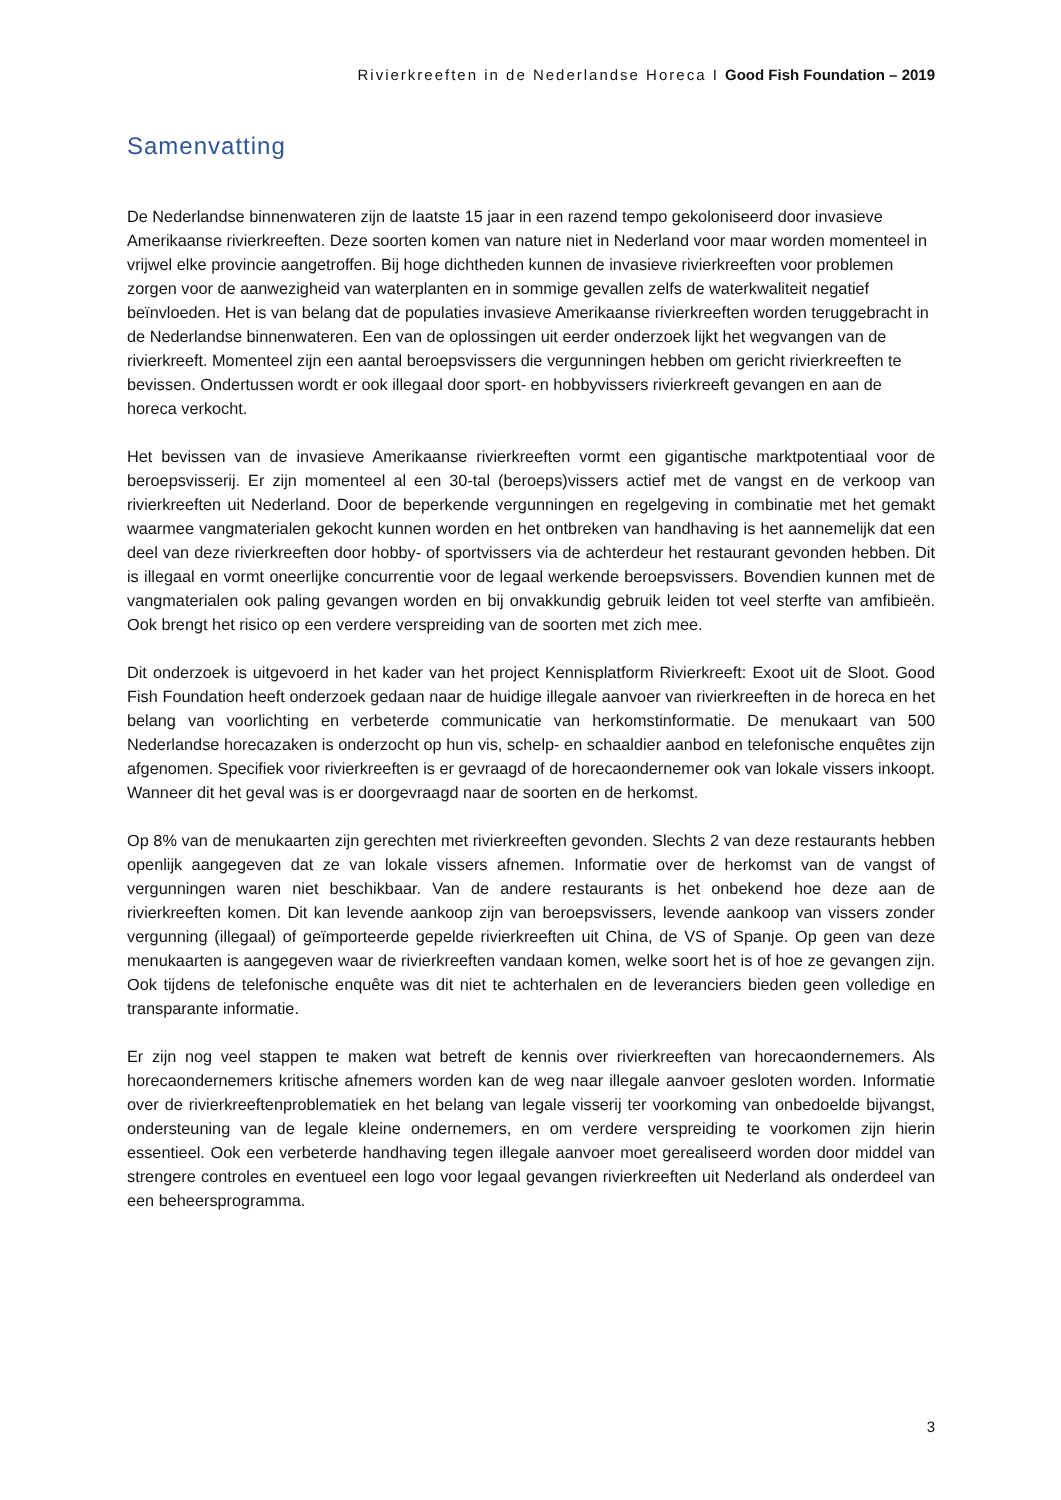Rivierkreeften in de Nederlandse Horeca I Good Fish Foundation – 2019
Samenvatting
De Nederlandse binnenwateren zijn de laatste 15 jaar in een razend tempo gekoloniseerd door invasieve Amerikaanse rivierkreeften. Deze soorten komen van nature niet in Nederland voor maar worden momenteel in vrijwel elke provincie aangetroffen. Bij hoge dichtheden kunnen de invasieve rivierkreeften voor problemen zorgen voor de aanwezigheid van waterplanten en in sommige gevallen zelfs de waterkwaliteit negatief beïnvloeden. Het is van belang dat de populaties invasieve Amerikaanse rivierkreeften worden teruggebracht in de Nederlandse binnenwateren. Een van de oplossingen uit eerder onderzoek lijkt het wegvangen van de rivierkreeft. Momenteel zijn een aantal beroepsvissers die vergunningen hebben om gericht rivierkreeften te bevissen. Ondertussen wordt er ook illegaal door sport- en hobbyvissers rivierkreeft gevangen en aan de horeca verkocht.
Het bevissen van de invasieve Amerikaanse rivierkreeften vormt een gigantische marktpotentiaal voor de beroepsvisserij. Er zijn momenteel al een 30-tal (beroeps)vissers actief met de vangst en de verkoop van rivierkreeften uit Nederland. Door de beperkende vergunningen en regelgeving in combinatie met het gemakt waarmee vangmaterialen gekocht kunnen worden en het ontbreken van handhaving is het aannemelijk dat een deel van deze rivierkreeften door hobby- of sportvissers via de achterdeur het restaurant gevonden hebben. Dit is illegaal en vormt oneerlijke concurrentie voor de legaal werkende beroepsvissers. Bovendien kunnen met de vangmaterialen ook paling gevangen worden en bij onvakkundig gebruik leiden tot veel sterfte van amfibieën. Ook brengt het risico op een verdere verspreiding van de soorten met zich mee.
Dit onderzoek is uitgevoerd in het kader van het project Kennisplatform Rivierkreeft: Exoot uit de Sloot. Good Fish Foundation heeft onderzoek gedaan naar de huidige illegale aanvoer van rivierkreeften in de horeca en het belang van voorlichting en verbeterde communicatie van herkomstinformatie. De menukaart van 500 Nederlandse horecazaken is onderzocht op hun vis, schelp- en schaaldier aanbod en telefonische enquêtes zijn afgenomen. Specifiek voor rivierkreeften is er gevraagd of de horecaondernemer ook van lokale vissers inkoopt. Wanneer dit het geval was is er doorgevraagd naar de soorten en de herkomst.
Op 8% van de menukaarten zijn gerechten met rivierkreeften gevonden. Slechts 2 van deze restaurants hebben openlijk aangegeven dat ze van lokale vissers afnemen. Informatie over de herkomst van de vangst of vergunningen waren niet beschikbaar. Van de andere restaurants is het onbekend hoe deze aan de rivierkreeften komen. Dit kan levende aankoop zijn van beroepsvissers, levende aankoop van vissers zonder vergunning (illegaal) of geïmporteerde gepelde rivierkreeften uit China, de VS of Spanje. Op geen van deze menukaarten is aangegeven waar de rivierkreeften vandaan komen, welke soort het is of hoe ze gevangen zijn. Ook tijdens de telefonische enquête was dit niet te achterhalen en de leveranciers bieden geen volledige en transparante informatie.
Er zijn nog veel stappen te maken wat betreft de kennis over rivierkreeften van horecaondernemers. Als horecaondernemers kritische afnemers worden kan de weg naar illegale aanvoer gesloten worden. Informatie over de rivierkreeftenproblematiek en het belang van legale visserij ter voorkoming van onbedoelde bijvangst, ondersteuning van de legale kleine ondernemers, en om verdere verspreiding te voorkomen zijn hierin essentieel. Ook een verbeterde handhaving tegen illegale aanvoer moet gerealiseerd worden door middel van strengere controles en eventueel een logo voor legaal gevangen rivierkreeften uit Nederland als onderdeel van een beheersprogramma.
3